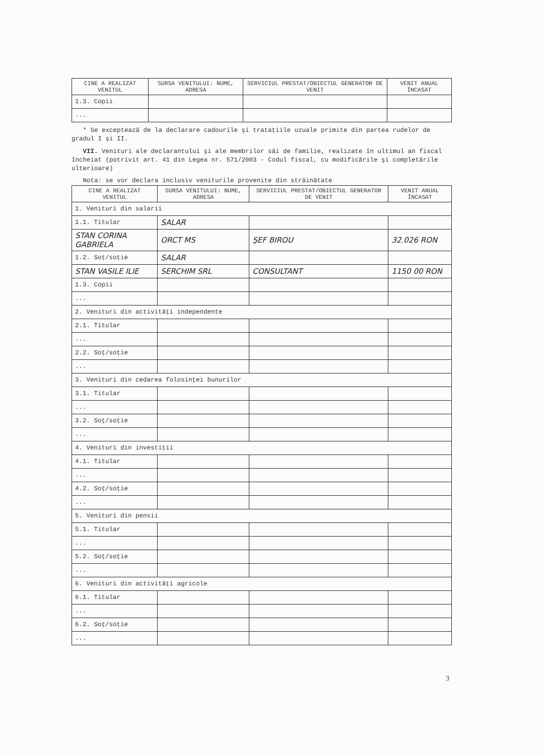| CINE A REALIZAT VENITUL | SURSA VENITULUI: NUME, ADRESA | SERVICIUL PRESTAT/OBIECTUL GENERATOR DE VENIT | VENIT ANUAL ÎNCASAT |
| --- | --- | --- | --- |
| 1.3. Copii | | | |
| ... | | | |
* Se exceptează de la declarare cadourile şi trataţiile uzuale primite din partea rudelor de gradul I şi II.
VII. Venituri ale declarantului şi ale membrilor săi de familie, realizate în ultimul an fiscal încheiat (potrivit art. 41 din Legea nr. 571/2003 - Codul fiscal, cu modificările şi completările ulterioare)
Nota: se vor declara inclusiv veniturile provenite din străinătate
| CINE A REALIZAT VENITUL | SURSA VENITULUI: NUME, ADRESA | SERVICIUL PRESTAT/OBIECTUL GENERATOR DE VENIT | VENIT ANUAL ÎNCASAT |
| --- | --- | --- | --- |
| 1. Venituri din salarii | | | |
| 1.1. Titular | SALAR | | |
| STAN CORINA GABRIELA | ORCT MS | ŞEF BIROU | 32.026 RON |
| 1.2. Soţ/soţie | SALAR | | |
| STAN VASILE ILIE | SERCHIM SRL | CONSULTANT | 1150 00 RON |
| 1.3. Copii | | | |
| ... | | | |
| 2. Venituri din activităţi independente | | | |
| 2.1. Titular | | | |
| ... | | | |
| 2.2. Soţ/soţie | | | |
| ... | | | |
| 3. Venituri din cedarea folosinţei bunurilor | | | |
| 3.1. Titular | | | |
| ... | | | |
| 3.2. Soţ/soţie | | | |
| ... | | | |
| 4. Venituri din investiţii | | | |
| 4.1. Titular | | | |
| ... | | | |
| 4.2. Soţ/soţie | | | |
| ... | | | |
| 5. Venituri din pensii | | | |
| 5.1. Titular | | | |
| ... | | | |
| 5.2. Soţ/soţie | | | |
| ... | | | |
| 6. Venituri din activităţi agricole | | | |
| 6.1. Titular | | | |
| ... | | | |
| 6.2. Soţ/soţie | | | |
| ... | | | |
3